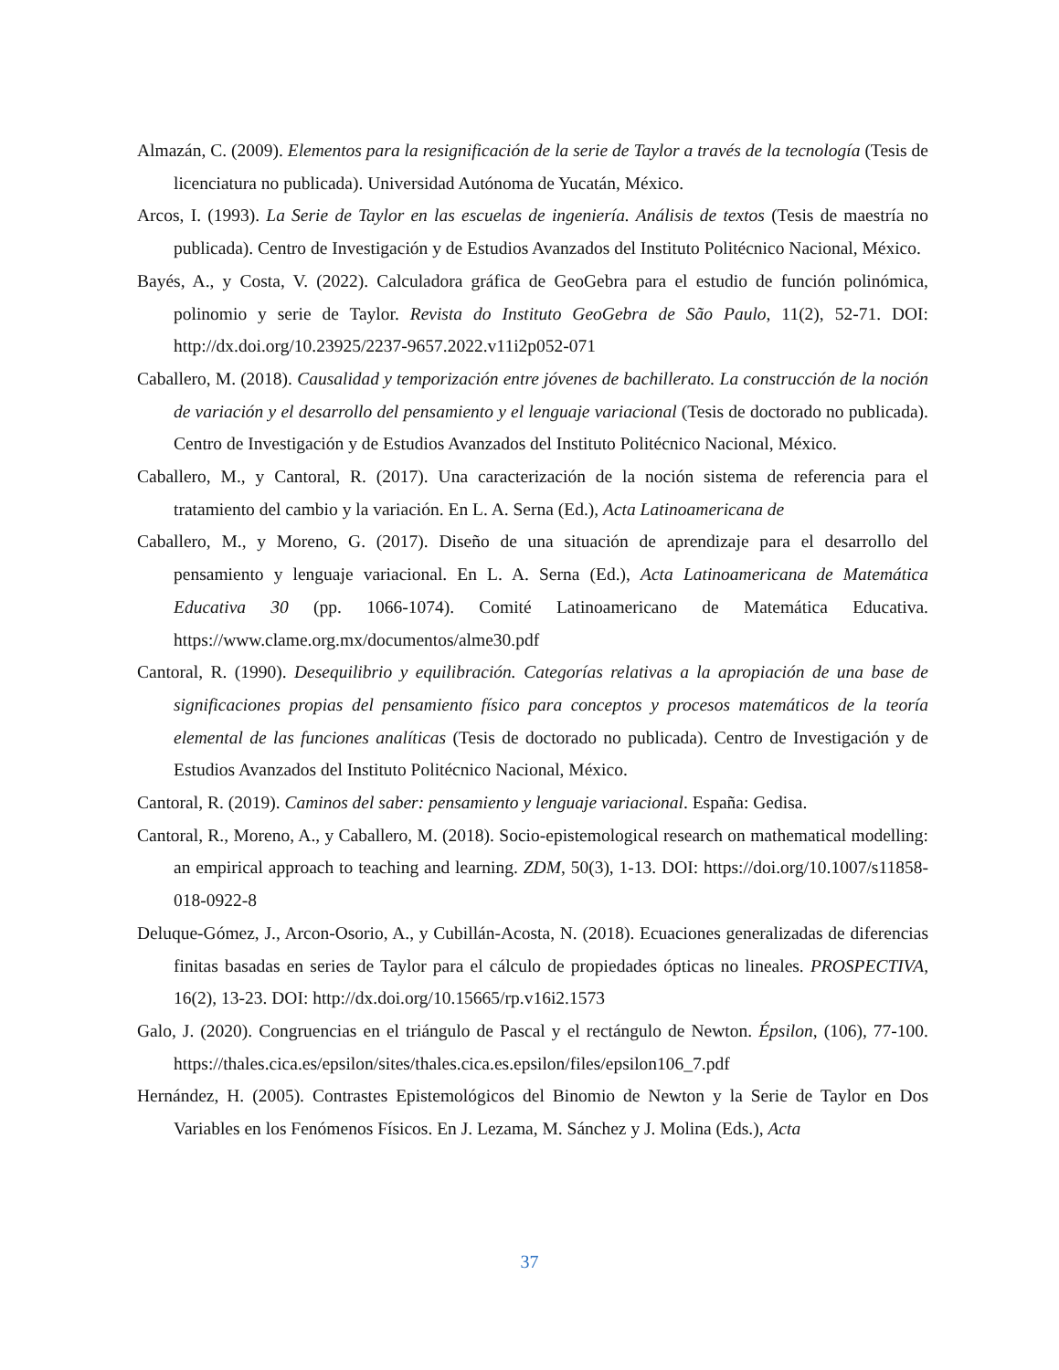Almazán, C. (2009). Elementos para la resignificación de la serie de Taylor a través de la tecnología (Tesis de licenciatura no publicada). Universidad Autónoma de Yucatán, México.
Arcos, I. (1993). La Serie de Taylor en las escuelas de ingeniería. Análisis de textos (Tesis de maestría no publicada). Centro de Investigación y de Estudios Avanzados del Instituto Politécnico Nacional, México.
Bayés, A., y Costa, V. (2022). Calculadora gráfica de GeoGebra para el estudio de función polinómica, polinomio y serie de Taylor. Revista do Instituto GeoGebra de São Paulo, 11(2), 52-71. DOI: http://dx.doi.org/10.23925/2237-9657.2022.v11i2p052-071
Caballero, M. (2018). Causalidad y temporización entre jóvenes de bachillerato. La construcción de la noción de variación y el desarrollo del pensamiento y el lenguaje variacional (Tesis de doctorado no publicada). Centro de Investigación y de Estudios Avanzados del Instituto Politécnico Nacional, México.
Caballero, M., y Cantoral, R. (2017). Una caracterización de la noción sistema de referencia para el tratamiento del cambio y la variación. En L. A. Serna (Ed.), Acta Latinoamericana de
Caballero, M., y Moreno, G. (2017). Diseño de una situación de aprendizaje para el desarrollo del pensamiento y lenguaje variacional. En L. A. Serna (Ed.), Acta Latinoamericana de Matemática Educativa 30 (pp. 1066-1074). Comité Latinoamericano de Matemática Educativa. https://www.clame.org.mx/documentos/alme30.pdf
Cantoral, R. (1990). Desequilibrio y equilibración. Categorías relativas a la apropiación de una base de significaciones propias del pensamiento físico para conceptos y procesos matemáticos de la teoría elemental de las funciones analíticas (Tesis de doctorado no publicada). Centro de Investigación y de Estudios Avanzados del Instituto Politécnico Nacional, México.
Cantoral, R. (2019). Caminos del saber: pensamiento y lenguaje variacional. España: Gedisa.
Cantoral, R., Moreno, A., y Caballero, M. (2018). Socio-epistemological research on mathematical modelling: an empirical approach to teaching and learning. ZDM, 50(3), 1-13. DOI: https://doi.org/10.1007/s11858-018-0922-8
Deluque-Gómez, J., Arcon-Osorio, A., y Cubillán-Acosta, N. (2018). Ecuaciones generalizadas de diferencias finitas basadas en series de Taylor para el cálculo de propiedades ópticas no lineales. PROSPECTIVA, 16(2), 13-23. DOI: http://dx.doi.org/10.15665/rp.v16i2.1573
Galo, J. (2020). Congruencias en el triángulo de Pascal y el rectángulo de Newton. Épsilon, (106), 77-100. https://thales.cica.es/epsilon/sites/thales.cica.es.epsilon/files/epsilon106_7.pdf
Hernández, H. (2005). Contrastes Epistemológicos del Binomio de Newton y la Serie de Taylor en Dos Variables en los Fenómenos Físicos. En J. Lezama, M. Sánchez y J. Molina (Eds.), Acta
37